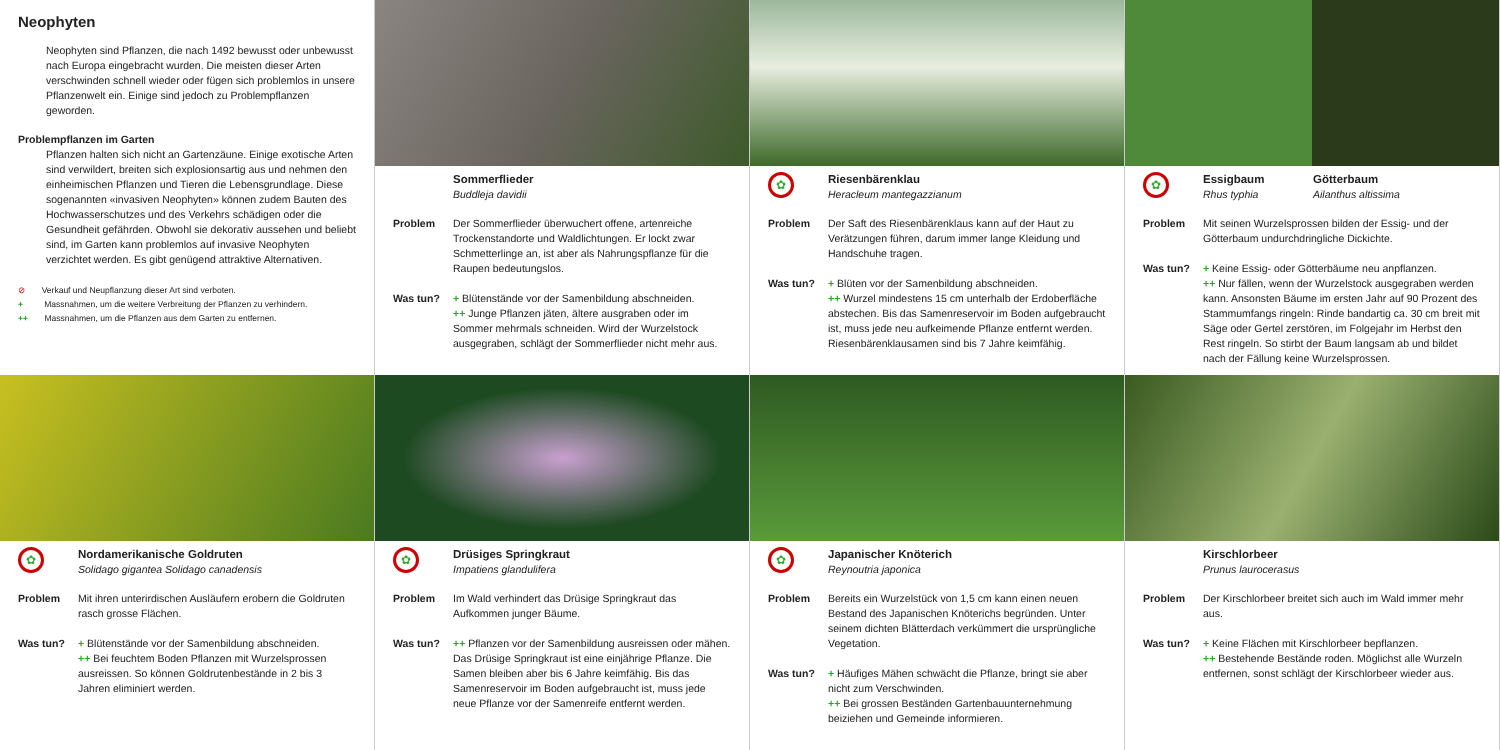Neophyten
Neophyten sind Pflanzen, die nach 1492 bewusst oder unbewusst nach Europa eingebracht wurden. Die meisten dieser Arten verschwinden schnell wieder oder fügen sich problemlos in unsere Pflanzenwelt ein. Einige sind jedoch zu Problempflanzen geworden.
Problempflanzen im Garten
Pflanzen halten sich nicht an Gartenzäune. Einige exotische Arten sind verwildert, breiten sich explosionsartig aus und nehmen den einheimischen Pflanzen und Tieren die Lebensgrundlage. Diese sogenannten «invasiven Neophyten» können zudem Bauten des Hochwasserschutzes und des Verkehrs schädigen oder die Gesundheit gefährden. Obwohl sie dekorativ aussehen und beliebt sind, im Garten kann problemlos auf invasive Neophyten verzichtet werden. Es gibt genügend attraktive Alternativen.
⊘ Verkauf und Neupflanzung dieser Art sind verboten.
+ Massnahmen, um die weitere Verbreitung der Pflanzen zu verhindern.
++ Massnahmen, um die Pflanzen aus dem Garten zu entfernen.
Sommerflieder
Buddleja davidii
Problem Der Sommerflieder überwuchert offene, artenreiche Trockenstandorte und Waldlichtungen. Er lockt zwar Schmetterlinge an, ist aber als Nahrungspflanze für die Raupen bedeutungslos.
Was tun? + Blütenstände vor der Samenbildung abschneiden.
++ Junge Pflanzen jäten, ältere ausgraben oder im Sommer mehrmals schneiden. Wird der Wurzelstock ausgegraben, schlägt der Sommerflieder nicht mehr aus.
✿
Riesenbärenklau
Heracleum mantegazzianum
Problem Der Saft des Riesenbärenklaus kann auf der Haut zu Verätzungen führen, darum immer lange Kleidung und Handschuhe tragen.
Was tun? + Blüten vor der Samenbildung abschneiden.
++ Wurzel mindestens 15 cm unterhalb der Erdoberfläche abstechen. Bis das Samenreservoir im Boden aufgebraucht ist, muss jede neu aufkeimende Pflanze entfernt werden. Riesenbärenklausamen sind bis 7 Jahre keimfähig.
✿
Essigbaum
Rhus typhia
Götterbaum
Ailanthus altissima
Problem Mit seinen Wurzelsprossen bilden der Essig- und der Götterbaum undurchdringliche Dickichte.
Was tun? + Keine Essig- oder Götterbäume neu anpflanzen.
++ Nur fällen, wenn der Wurzelstock ausgegraben werden kann. Ansonsten Bäume im ersten Jahr auf 90 Prozent des Stammumfangs ringeln: Rinde bandartig ca. 30 cm breit mit Säge oder Gertel zerstören, im Folgejahr im Herbst den Rest ringeln. So stirbt der Baum langsam ab und bildet nach der Fällung keine Wurzelsprossen.
✿
Nordamerikanische Goldruten
Solidago gigantea Solidago canadensis
Problem Mit ihren unterirdischen Ausläufern erobern die Goldruten rasch grosse Flächen.
Was tun? + Blütenstände vor der Samenbildung abschneiden.
++ Bei feuchtem Boden Pflanzen mit Wurzelsprossen ausreissen. So können Goldrutenbestände in 2 bis 3 Jahren eliminiert werden.
✿
Drüsiges Springkraut
Impatiens glandulifera
Problem Im Wald verhindert das Drüsige Springkraut das Aufkommen junger Bäume.
Was tun? ++ Pflanzen vor der Samenbildung ausreissen oder mähen. Das Drüsige Springkraut ist eine einjährige Pflanze. Die Samen bleiben aber bis 6 Jahre keimfähig. Bis das Samenreservoir im Boden aufgebraucht ist, muss jede neue Pflanze vor der Samenreife entfernt werden.
✿
Japanischer Knöterich
Reynoutria japonica
Problem Bereits ein Wurzelstück von 1,5 cm kann einen neuen Bestand des Japanischen Knöterichs begründen. Unter seinem dichten Blätterdach verkümmert die ursprüngliche Vegetation.
Was tun? + Häufiges Mähen schwächt die Pflanze, bringt sie aber nicht zum Verschwinden.
++ Bei grossen Beständen Gartenbauunternehmung beiziehen und Gemeinde informieren.
Kirschlorbeer
Prunus laurocerasus
Problem Der Kirschlorbeer breitet sich auch im Wald immer mehr aus.
Was tun? + Keine Flächen mit Kirschlorbeer bepflanzen.
++ Bestehende Bestände roden. Möglichst alle Wurzeln entfernen, sonst schlägt der Kirschlorbeer wieder aus.